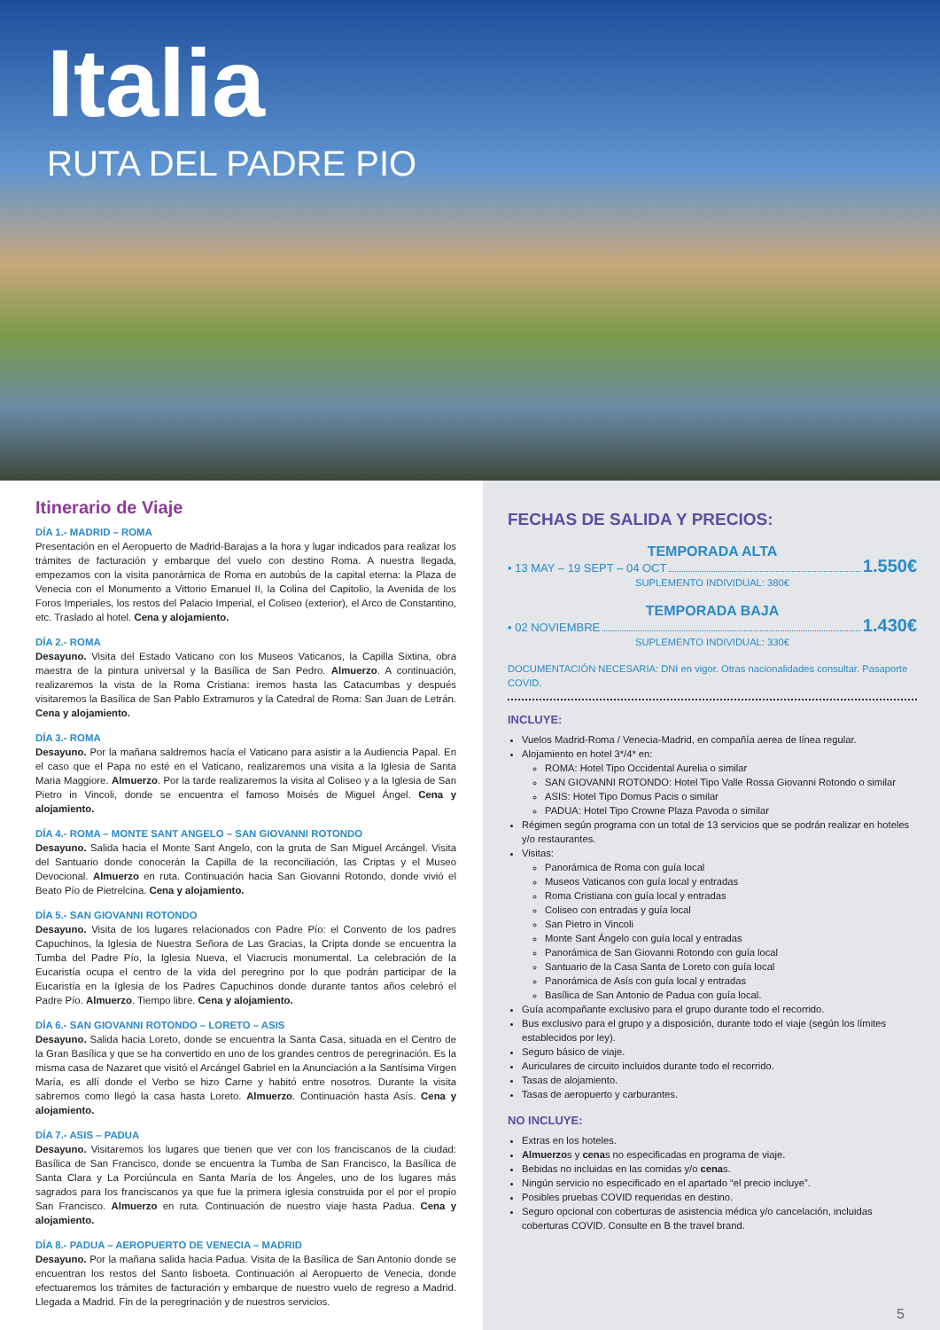Italia
RUTA DEL PADRE PIO
Itinerario de Viaje
DÍA 1.- MADRID – ROMA
Presentación en el Aeropuerto de Madrid-Barajas a la hora y lugar indicados para realizar los trámites de facturación y embarque del vuelo con destino Roma. A nuestra llegada, empezamos con la visita panorámica de Roma en autobús de la capital eterna: la Plaza de Venecia con el Monumento a Vittorio Emanuel II, la Colina del Capitolio, la Avenida de los Foros Imperiales, los restos del Palacio Imperial, el Coliseo (exterior), el Arco de Constantino, etc. Traslado al hotel. Cena y alojamiento.
DÍA 2.- ROMA
Desayuno. Visita del Estado Vaticano con los Museos Vaticanos, la Capilla Sixtina, obra maestra de la pintura universal y la Basílica de San Pedro. Almuerzo. A continuación, realizaremos la vista de la Roma Cristiana: iremos hasta las Catacumbas y después visitaremos la Basílica de San Pablo Extramuros y la Catedral de Roma: San Juan de Letrán. Cena y alojamiento.
DÍA 3.- ROMA
Desayuno. Por la mañana saldremos hacía el Vaticano para asistir a la Audiencia Papal. En el caso que el Papa no esté en el Vaticano, realizaremos una visita a la Iglesia de Santa Maria Maggiore. Almuerzo. Por la tarde realizaremos la visita al Coliseo y a la Iglesia de San Pietro in Vincoli, donde se encuentra el famoso Moisés de Miguel Ángel. Cena y alojamiento.
DÍA 4.- ROMA – MONTE SANT ANGELO – SAN GIOVANNI ROTONDO
Desayuno. Salida hacia el Monte Sant Angelo, con la gruta de San Miguel Arcángel. Visita del Santuario donde conocerán la Capilla de la reconciliación, las Criptas y el Museo Devocional. Almuerzo en ruta. Continuación hacia San Giovanni Rotondo, donde vivió el Beato Pío de Pietrelcina. Cena y alojamiento.
DÍA 5.- SAN GIOVANNI ROTONDO
Desayuno. Visita de los lugares relacionados con Padre Pío: el Convento de los padres Capuchinos, la Iglesia de Nuestra Señora de Las Gracias, la Cripta donde se encuentra la Tumba del Padre Pío, la Iglesia Nueva, el Viacrucis monumental. La celebración de la Eucaristía ocupa el centro de la vida del peregrino por lo que podrán participar de la Eucaristía en la Iglesia de los Padres Capuchinos donde durante tantos años celebró el Padre Pío. Almuerzo. Tiempo libre. Cena y alojamiento.
DÍA 6.- SAN GIOVANNI ROTONDO – LORETO – ASIS
Desayuno. Salida hacia Loreto, donde se encuentra la Santa Casa, situada en el Centro de la Gran Basílica y que se ha convertido en uno de los grandes centros de peregrinación. Es la misma casa de Nazaret que visitó el Arcángel Gabriel en la Anunciación a la Santísima Virgen María, es allí donde el Verbo se hizo Carne y habitó entre nosotros. Durante la visita sabremos como llegó la casa hasta Loreto. Almuerzo. Continuación hasta Asís. Cena y alojamiento.
DÍA 7.- ASIS – PADUA
Desayuno. Visitaremos los lugares que tienen que ver con los franciscanos de la ciudad: Basílica de San Francisco, donde se encuentra la Tumba de San Francisco, la Basílica de Santa Clara y La Porciúncula en Santa María de los Ángeles, uno de los lugares más sagrados para los franciscanos ya que fue la primera iglesia construida por el por el propio San Francisco. Almuerzo en ruta. Continuación de nuestro viaje hasta Padua. Cena y alojamiento.
DÍA 8.- PADUA – AEROPUERTO DE VENECIA – MADRID
Desayuno. Por la mañana salida hacia Padua. Visita de la Basílica de San Antonio donde se encuentran los restos del Santo lisboeta. Continuación al Aeropuerto de Venecia, donde efectuaremos los trámites de facturación y embarque de nuestro vuelo de regreso a Madrid. Llegada a Madrid. Fin de la peregrinación y de nuestros servicios.
FECHAS DE SALIDA Y PRECIOS:
TEMPORADA ALTA
• 13 MAY – 19 SEPT – 04 OCT 1.550€
SUPLEMENTO INDIVIDUAL: 380€
TEMPORADA BAJA
• 02 NOVIEMBRE 1.430€
SUPLEMENTO INDIVIDUAL: 330€
DOCUMENTACIÓN NECESARIA: DNI en vigor. Otras nacionalidades consultar. Pasaporte COVID.
INCLUYE:
Vuelos Madrid-Roma / Venecia-Madrid, en compañía aerea de línea regular.
Alojamiento en hotel 3*/4* en:
ROMA: Hotel Tipo Occidental Aurelia o similar
SAN GIOVANNI ROTONDO: Hotel Tipo Valle Rossa Giovanni Rotondo o similar
ASIS: Hotel Tipo Domus Pacis o similar
PADUA: Hotel Tipo Crowne Plaza Pavoda o similar
Régimen según programa con un total de 13 servicios que se podrán realizar en hoteles y/o restaurantes.
Visitas:
Panorámica de Roma con guía local
Museos Vaticanos con guía local y entradas
Roma Cristiana con guía local y entradas
Coliseo con entradas y guía local
San Pietro in Vincoli
Monte Sant Ángelo con guía local y entradas
Panorámica de San Giovanni Rotondo con guía local
Santuario de la Casa Santa de Loreto con guía local
Panorámica de Asís con guía local y entradas
Basílica de San Antonio de Padua con guía local.
Guía acompañante exclusivo para el grupo durante todo el recorrido.
Bus exclusivo para el grupo y a disposición, durante todo el viaje (según los límites establecidos por ley).
Seguro básico de viaje.
Auriculares de circuito incluidos durante todo el recorrido.
Tasas de alojamiento.
Tasas de aeropuerto y carburantes.
NO INCLUYE:
Extras en los hoteles.
Almuerzos y cenas no especificadas en programa de viaje.
Bebidas no incluidas en las comidas y/o cenas.
Ningún servicio no especificado en el apartado “el precio incluye”.
Posibles pruebas COVID requeridas en destino.
Seguro opcional con coberturas de asistencia médica y/o cancelación, incluidas coberturas COVID. Consulte en B the travel brand.
5